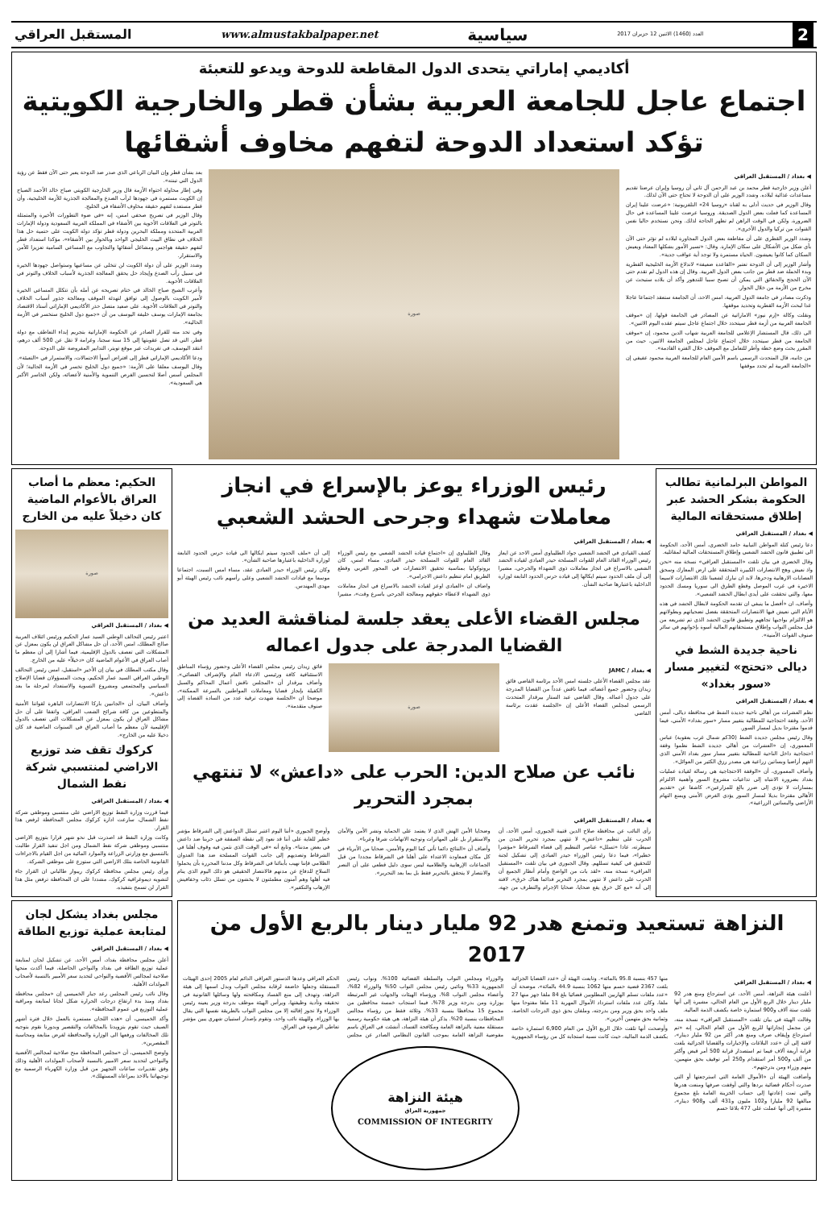2 العدد (1460) الاثنين 12 حزيران 2017 سياسية www.almustakbalpaper.net المستقبل العراقي
أكاديمي إماراتي يتحدى الدول المقاطعة للدوحة ويدعو للتعبئة
اجتماع عاجل للجامعة العربية بشأن قطر والخارجية الكويتية تؤكد استعداد الدوحة لتفهم مخاوف أشقائها
◀ بغداد / المستقبل العراقي
أعلن وزير خارجية قطر محمد بن عبد الرحمن آل ثاني أن روسيا وإيران عرضتا تقديم مساعدات غذائية لبلاده. وشدد الوزير على أن الدوحة لا تحتاج حتى الآن لذلك.
وقال الوزير في حديث أدلى به لقناة «روسيا 24» التلفزيونية: «عرضت علينا إيران المساعدة كما فعلت بعض الدول الصديقة. وروسيا عرضت علينا المساعدة في حال الضرورة. ولكن في الوقت الراهن لم تظهر الحاجة لذلك. ونحن نستخدم حاليا نفس القنوات من تركيا والدول الأخرى».
وشدد الوزير القطري على أن مقاطعة بعض الدول المجاورة لبلاده لم تؤثر حتى الآن بأي شكل من الأشكال على سكان الإمارة. وقال: «تسير الأمور بشكلها المعتاد ويعيش السكان كما كانوا يعيشون. الحياة مستمرة ولا توجد أية عواقب جدية».
وأشار الوزير إلى أن الدوحة تعتبر «القاعدة ضعيفة» لاندلاع الأزمة الخليجية القطرية وبدء الحملة ضد قطر من جانب بعض الدول العربية. وقال إن هذه الدول لم تقدم حتى الآن الحجج والحقائق التي يمكن أن تصبح سببا للتدهور وأكد أن بلاده ستبحث عن مخرج من الأزمة من خلال الحوار.
وذكرت مصادر في جامعة الدول العربية، امس الاحد، أن الجامعة ستعقد اجتماعا عاجلا غدا لبحث الأزمة القطرية وتحديد موقفها.
ونقلت وكالة «إرم نيوز» الاماراتية عن المصادر في الجامعة قولها، إن «موقف الجامعة العربية من أزمة قطر سيتحدد خلال اجتماع عاجل سيتم عقده اليوم الاثنين».
الى ذلك، قال المستشار الإعلامي للجامعة العربية شهاب الدين محمود، إن «موقف الجامعة من قطر سيتحدد خلال اجتماع عاجل لمجلس الجامعة الاثنين، حيث من المقرر بحث وضع خطة وأطر للتعامل مع الموقف خلال الفترة القادمة».
من جانبه، قال المتحدث الرسمي باسم الأمين العام للجامعة العربية محمود عفيفي إن «الجامعة العربية لم تحدد موقفها
صورة
بعد بشأن قطر وإن البيان الرباعي الذي صدر ضد الدوحة يعبر حتى الآن فقط عن رؤية الدول التي تبنته».
وفي إطار محاولة احتواء الأزمة قال وزير الخارجية الكويتي صباح خالد الأحمد الصباح إن الكويت مستمرة في جهودها لرأب الصدع والمعالجة الجذرية للأزمة الخليجية، وأن قطر مستعدة لتفهم حقيقة مخاوف الأشقاء في الخليج.
وقال الوزير في تصريح صحفي امس، إنه «في ضوء التطورات الأخيرة والمتمثلة بالتوتر في العلاقات الأخوية بين الأشقاء في المملكة العربية السعودية ودولة الإمارات العربية المتحدة ومملكة البحرين ودولة قطر تؤكد دولة الكويت على حتمية حل هذا الخلاف في نطاق البيت الخليجي الواحد وبالحوار بين الأشقاء»، مؤكدا استعداد قطر لتفهم حقيقة هواجس ومشاغل أشقائها والتجاوب مع المساعي السامية تعزيزا للأمن والاستقرار.
وشدد الوزير على أن دولة الكويت لن تتخلى عن مساعيها وستواصل جهودها الخيرة في سبيل رأب الصدع وإيجاد حل يحقق المعالجة الجذرية لأسباب الخلاف والتوتر في العلاقات الأخوية.
وأعرب الشيخ صباح الخالد في ختام تصريحه عن أمله بأن تتكلل المساعي الخيرة لأمير الكويت بالوصول إلى توافق لتهدئة الموقف ومعالجة جذور أسباب الخلاف والتوتر في العلاقات الأخوية. على صعيد متصل حذر الأكاديمي الإماراتي أستاذ الاقتصاد بجامعة الإمارات يوسف خليفة اليوسف من أن «جميع دول الخليج ستخسر في الأزمة الحالية».
وفي تحد منه للقرار الصادر عن الحكومة الإماراتية بتجريم إبداء التعاطف مع دولة قطر، التي قد تصل عقوبتها إلى 15 سنة سجنا، وغرامة لا تقل عن 500 ألف درهم، انتقد اليوسف، في تغريدات عبر موقع تويتر، التدابير المفروضة على الدوحة.
ودعا الأكاديمي الإماراتي قطر إلى افتراض أسوأ الاحتمالات، والاستمرار في «التعبئة».
وقال اليوسف معلقا على الأزمة: «جميع دول الخليج تخسر في الأزمة الحالية؛ لأن المجلس أسس أصلا لتحسين الفرص التنموية والأمنية لأعضائه، ولكن الخاسر الأكبر هي السعودية».
المواطن البرلمانية تطالب الحكومة بشكر الحشد عبر إطلاق مستحقاته المالية
◀ بغداد / المستقبل العراقي
دعا رئيس كتلة المواطن النيابية حامد الخضري، أمس الأحد، الحكومة الى تطبيق قانون الحشد الشعبي وإطلاق المستحقات المالية لمقاتليه.
وقال الخضري في بيان تلقت «المستقبل العراقي» نسخة منه «نحن واذ نعيش وهج الانتصارات الكبيرة المتحققة على ارض المعارك وسحق العصابات الارهابية ودحرها، لابد ان نبارك لشعبنا تلك الانتصارات لاسيما الاخيرة في غرب الموصل وقطع الطرق الى سوريا ومسك الحدود معها، والتي تحققت على أيدي ابطال الحشد الشعبي».
وأضاف، ان «أفضل ما ينبغي ان تقدمه الحكومة لابطال الحشد في هذه الأيام التي نعيش فيها الانتصارات المتحققة بفضل تضحياتهم وبطولاتهم هو الالتزام بواجبها تجاههم وتطبيق قانون الحشد الذي تم تشريعه من قبل مجلس النواب وإطلاق مستحقاتهم المالية أسوة بإخوانهم في سائر صنوف القوات الأمنية».
ناحية جديدة الشط في ديالى «تحتج» لتغيير مسار «سور بغداد»
◀ بغداد / المستقبل العراقي
نظم العشرات من أهالي ناحية جديدة الشط في محافظة ديالى، أمس الأحد، وقفة احتجاجية للمطالبة بتغيير مسار «سور بغداد» الأمني، فيما قدموا مقترحا بديل لمسار السور.
وقال رئيس مجلس جديدة الشط (30كم شمال غرب بعقوبة) عباس المعموري، إن «العشرات من أهالي جديدة الشط نظموا وقفة احتجاجية داخل الناحية للمطالبة بتغيير مسار سور بغداد الأمني الذي التهم أراضيا وبساتين زراعية هي مصدر رزق الكثير من العوائل».
وأضاف المعموري، أن «الوقفة الاحتجاجية هي رسالة لقيادة عمليات بغداد بضرورة الانتباه إلى تداعيات مشروع السور وأهمية الالتزام بمسارات لا تؤدي إلى ضرر بالغ للمزارعين»، كاشفا عن «تقديم الأهالي مقترحا بديلا لمسار السور يؤدي الغرض الأمني ويمنع التهام الأراضي والبساتين الزراعية».
رئيس الوزراء يوعز بالإسراع في انجاز معاملات شهداء وجرحى الحشد الشعبي
◀ بغداد / المستقبل العراقي
كشف القيادي في الحشد الشعبي جواد الطليباوي أمس الاحد عن ايعاز رئيس الوزراء القائد العام للقوات المسلحة حيدر العبادي لقيادة الحشد الشعبي بالاسراع في انجاز معاملات ذوي الشهداء والجرحى، مشيرا إلى أن ملف الحدود سيتم ايكالها إلى قيادة حرس الحدود التابعة لوزارة الداخلية باعتبارها صاحبة الشأن.
وقال الطليباوي إن «اجتماع قيادة الحشد الشعبي مع رئيس الوزراء القائد العام للقوات المسلحة حيدر العبادي، مساء امس، كان بروتوكوليا بمناسبة تحقيق الانتصارات في المحور الغربي وقطع الطريق امام تنظيم داعش الاجرامي».
واضاف ان «العبادي اوعز لقيادة الحشد بالاسراع في انجاز معاملات ذوي الشهداء لاعطاء حقوقهم ومعالجة الجرحى باسرع وقت»، مشيرا إلى أن «ملف الحدود سيتم ايكالها الى قيادة حرس الحدود التابعة لوزارة الداخلية باعتبارها صاحبة الشأن».
وكان رئيس الوزراء حيدر العبادي عقد، مساء امس السبت، اجتماعا موسعا مع قيادات الحشد الشعبي وعلى رأسهم نائب رئيس الهيئة أبو مهدي المهندس.
مجلس القضاء الأعلى يعقد جلسة لمناقشة العديد من القضايا المدرجة على جدول اعماله
◀ بغداد / JAMC
عقد مجلس القضاء الأعلى جلسته امس الأحد برئاسة القاضي فائق زيدان وحضور جميع أعضائه، فيما ناقش عدداً من القضايا المدرجة على جدول أعماله. وقال القاضي عبد الستار بيرقدار المتحدث الرسمي لمجلس القضاء الأعلى إن «الجلسة عقدت برئاسة القاضي
صورة
فائق زيدان رئيس مجلس القضاء الأعلى وحضور رؤساء المناطق الاستئنافية كافة ورئيسي الادعاء العام والإشراف القضائي». وأضاف بيرقدار أن «المجلس ناقش أعمال المحاكم والسبل الكفيلة بإنجاز قضايا ومعاملات المواطنين بالسرعة الممكنة»، موضحا ان «الجلسة شهدت ترقية عدد من السادة القضاة إلى صنوف متقدمة».
نائب عن صلاح الدين: الحرب على «داعش» لا تنتهي بمجرد التحرير
◀ بغداد / المستقبل العراقي
رأى النائب عن محافظة صلاح الدين قتيبة الجبوري، أمس الأحد، أن الحرب على تنظيم «داعش» لا تنتهي بمجرد تحرير المدن من سيطرته، عادا «تسلل» عناصر التنظيم إلى قضاء الشرقاط «مؤشرا خطيرا»، فيما دعا رئيس الوزراء حيدر العبادي إلى تشكيل لجنة للتحقيق في كيفية تسللهم. وقال الجبوري في بيان تلقت «المستقبل العراقي» نسخة منه، «لقد بات من الواضح وأمام أنظار الجميع أن الحرب على داعش لا تنتهي بمجرد التحرير فدائما هناك خرق»، لافتة إلى أنه «مع كل خرق يقع ضحايا، ضحايا الإجرام والتطرف من جهة، وضحايا الأمن الهش الذي لا يعتمد على الحماية ونشر الأمن والأمان والاستقرار بل على المهاترات وتوجيه الاتهامات شرقا وغربا».
وأضاف أن «النتائج دائما تأتي كما اليوم والأمس، ضحايا من الأبرياء في كل مكان فمعاودة الاعتداء على أهلنا في الشرقاط مجددا من قبل الجماعات الإرهابية والظلامية ليس سوى دليل قطعي على أن النصر والانتصار لا يتحقق بالتحرير فقط بل بما بعد التحرير».
وأوضح الجبوري «أننا اليوم اعتبر تسلل الدواعش إلى الشرقاط مؤشر خطير للغاية على أننا قد نعود إلى نقطة الصفقة في حربنا ضد داعش في بعض مدننا». وتابع أنه «في الوقت الذي نثمن فيه وقوف أهلنا في الشرقاط وتصديهم إلى جانب القوات المسلحة ضد هذا العدوان الظلامي فإننا نهيب بأبنائنا في الشرقاط وكل مدننا المحررة بأن يحملوا السلاح للدفاع عن مدنهم فالانتصار الحقيقي هو ذلك اليوم الذي ينام فيه أهلها وهم آمنون مطمئنون لا يخشون من تسلل ذئاب وخفافيش الإرهاب والتكفير».
الحكيم: معظم ما أصاب العراق بالأعوام الماضية كان دخيلاً عليه من الخارج
صورة
◀ بغداد / المستقبل العراقي
اعتبر رئيس التحالف الوطني السيد عمار الحكيم ورئيس ائتلاف العربية صالح المطلك، امس الأحد، أن حل مشاكل العراق لن يكون بمعزل عن المشكلات التي تعصف بالدول الإقليمية، فيما أشارا إلى أن معظم ما أصاب العراق في الأعوام الماضية كان «دخيلاً» عليه من الخارج.
وقال مكتب المطلك في بيان إن الأخير «استقبل، امس رئيس التحالف الوطني العراقي السيد عمار الحكيم، وبحث المسؤولان قضايا الإصلاح السياسي والمجتمعي ومشروع التسوية والاستعداد لمرحلة ما بعد داعش».
وأضاف البيان، أن «الجانبين باركا الانتصارات الباهرة لقواتنا الأمنية والمتطوعين من كافة شرائح الشعب العراقي، واتفقا على أن حل مشاكل العراق لن يكون بمعزل عن المشكلات التي تعصف بالدول الإقليمية لأن معظم ما أصاب العراق في السنوات الماضية قد كان دخيلا عليه من الخارج».
كركوك تقف ضد توزيع الاراضي لمنتسبي شركة نفط الشمال
◀ بغداد / المستقبل العراقي
فيما قررت وزارة النفط توزيع الاراضي على منتسبي وموظفي شركة نفط الشمال، سارعت ادارة كركوك مجلس المحافظة لرفض هذا القرار.
وكانت وزارة النفط قد اصدرت قبل نحو شهر قرارا بتوزيع الاراضي منتسبي وموظفي شركة نفط الشمال ومن اجل تنفيذ القرار طالبت بالتنسيق مع وزارتي الزراعة والموارد المائية من اجل القيام بالاجراءات القانونية الخاصة بتلك الاراضي التي ستوزع على موظفي الشركة.
ورأى رئيس مجلس محافظة كركوك ريبوار طالباني ان القرار جاء لتشويه ديموغرافية كركوك، مشددا على ان المحافظة ترفض مثل هذا القرار لن تسمح بتنفيذه.
النزاهة تستعيد وتمنع هدر 92 مليار دينار بالربع الأول من 2017
◀ بغداد / المستقبل العراقي
أعلنت هيئة النزاهة، أمس الأحد، عن استرجاع ومنع هدر 92 مليار دينار خلال الربع الأول من العام الحالي، مشيرة إلى أنها تلقت ستة آلاف و900 استمارة خاصة بكشف الذمة المالية.
وقالت الهيئة في بيان تلقت «المستقبل العراقي» نسخة منه، عن مجمل إنجازاتها للربع الأول من العام الحالي، إنه «تم استرجاع وإيقاف صرف ومنع هدر أكثر من 92 مليار دينار»، لافتة إلى أن «عدد البلاغات والإخبارات والقضايا الجزائية بلغت قرابة أربعة آلاف فيما تم استصدار قرابة 500 أمر قبض وأكثر من ألف و500 أمر استقدام و250 أمر توقيف بحق متهمين، منهم وزراء ومن بدرجتهم».
وأضافت الهيئة أن «الأموال العامة التي استرجعتها أو التي صدرت أحكام قضائية بردها والتي أوقفت صرفها ومنعت هدرها والتي تمت إعادتها إلى حساب الخزينة العامة بلغ مجموع مبالغها 92 مليارا و102 مليون و431 ألف و908 دينار»، مشيرة إلى أنها عملت على 477 بلاغا حسم
منها 457 بنسبة 95.8 بالمائة». وتابعت الهيئة أن «عدد القضايا الجزائية بلغت 2367 قضية حسم منها 1062 بنسبة 44.9 بالمائة»، موضحة أن «عدد ملفات تسلم الهاربين المطلوبين قضائيا بلغ 84 ملفا جهز منها 27 ملفا، وكان عدد ملفات استرداد الأموال المهربة 11 ملفا مفتوحا منها ملف واحد بحق وزير ومن بدرجته، وملفان بحق ذوي الدرجات الخاصة، وثمانية بحق متهمين آخرين».
وأوضحت أنها تلقت خلال الربع الأول من العام 6,900 استمارة خاصة بكشف الذمة المالية، حيث كانت نسبة استجابة كل من رؤساء الجمهورية والوزراء ومجلس النواب والسلطة القضائية 100%، ونواب رئيس الجمهورية 33% ونائبي رئيس مجلس النواب 50% والوزراء 82%، وأعضاء مجلس النواب 8%، ورؤساء الهيئات والجهات غير المرتبطة بوزارة ومن بدرجة وزير 78%، فيما استجاب خمسة محافظين من مجموع 15 محافظا بنسبة 33%، وثلاثة فقط من رؤساء مجالس المحافظات بنسبة 20%. يذكر أن هيئة النزاهة، هي هيئة حكومية رسمية مستقلة معنية بالنزاهة العامة ومكافحة الفساد، أنشئت في العراق باسم مفوضية النزاهة العامة بموجب القانون النظامي الصادر عن مجلس الحكم العراقي وعدها الدستور العراقي الدائم لعام 2005 إحدى الهيئات المستقلة وجعلها خاضعة لرقابة مجلس النواب وبدل اسمها إلى هيئة النزاهة، وتهدف إلى منع الفساد ومكافحته ولها وسائلها القانونية في تحقيقه وتأدية وظيفتها، ويرأس الهيئة موظف بدرجة وزير يعينه رئيس الوزراء ولا تجوز إقالته إلا من مجلس النواب بالطريقة نفسها التي يقال بها الوزراء، وللهيئة نائب واحد، وتقوم بإصدار استبيان شهري يبين مؤشر تعاطي الرشوة في العراق.
هيئة النزاهة
جمهورية العراق
COMMISSION OF INTEGRITY
مجلس بغداد يشكل لجان لمتابعة عملية توزيع الطاقة
◀ بغداد / المستقبل العراقي
أعلن مجلس محافظة بغداد، أمس الأحد، عن تشكيل لجان لمتابعة عملية توزيع الطاقة في بغداد والنواحي الحاصلة، فيما أكدت منحها صلاحية لمجالس الأقضية والنواحي لتحديد سعر الأمبير بالنسبة لأصحاب المولدات الأهلية.
وقال نائب رئيس المجلس رعد جبار الخميسي إن «مجلس محافظة بغداد ومنذ بدء ارتفاع درجات الحرارة شكل لجانا لمتابعة ومراقبة عملية التوزيع في عموم المحافظة».
وأكد الخميسي، أن «هذه اللجان مستمرة بالعمل خلال فترة أشهر الصيف حيث تقوم بتزويدنا بالمخالفات والتقصير وبدورنا نقوم بتوجيه تلك المخالفات ورفعها الى الوزارة والمحافظة لغرض متابعة ومحاسبة المقصرين».
واوضح الخميسي، أن «مجلس المحافظة منح صلاحية لمجالس الأقضية والنواحي لتحديد سعر الامبير بالنسبة لأصحاب المولدات الأهلية وذلك وفق تقديرات ساعات التجهيز من قبل وزارة الكهرباء الرسمية مع توجيهاتنا بالاخذ بمراعاة المستهلك».